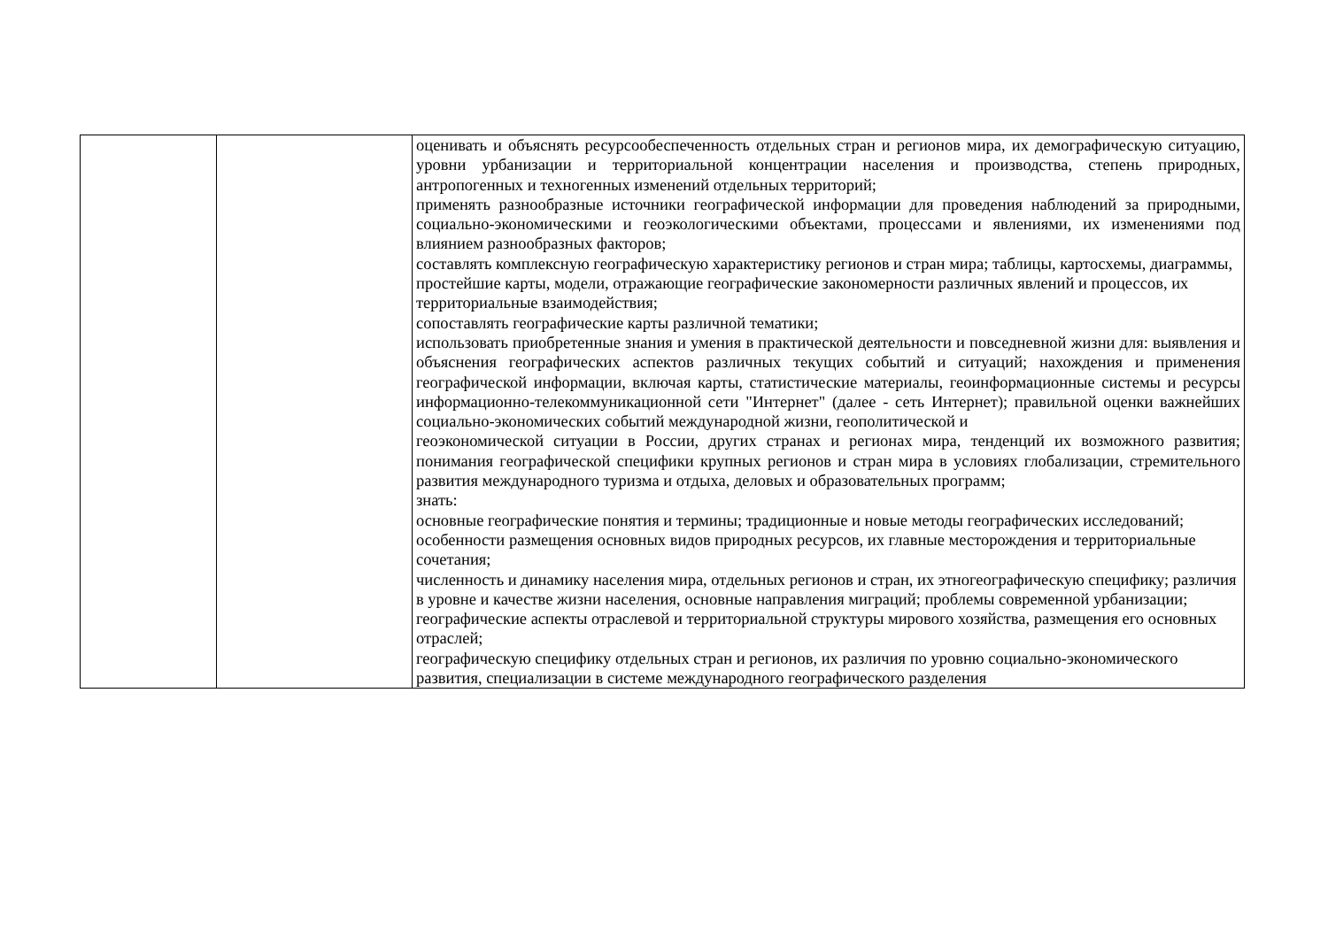| | | оценивать и объяснять ресурсообеспеченность отдельных стран и регионов мира, их демографическую ситуацию, уровни урбанизации и территориальной концентрации населения и производства, степень природных, антропогенных и техногенных изменений отдельных территорий; применять разнообразные источники географической информации для проведения наблюдений за природными, социально-экономическими и геоэкологическими объектами, процессами и явлениями, их изменениями под влиянием разнообразных факторов; составлять комплексную географическую характеристику регионов и стран мира; таблицы, картосхемы, диаграммы, простейшие карты, модели, отражающие географические закономерности различных явлений и процессов, их территориальные взаимодействия; сопоставлять географические карты различной тематики; использовать приобретенные знания и умения в практической деятельности и повседневной жизни для: выявления и объяснения географических аспектов различных текущих событий и ситуаций; нахождения и применения географической информации, включая карты, статистические материалы, геоинформационные системы и ресурсы информационно-телекоммуникационной сети "Интернет" (далее - сеть Интернет); правильной оценки важнейших социально-экономических событий международной жизни, геополитической и геоэкономической ситуации в России, других странах и регионах мира, тенденций их возможного развития; понимания географической специфики крупных регионов и стран мира в условиях глобализации, стремительного развития международного туризма и отдыха, деловых и образовательных программ; знать: основные географические понятия и термины; традиционные и новые методы географических исследований; особенности размещения основных видов природных ресурсов, их главные месторождения и территориальные сочетания; численность и динамику населения мира, отдельных регионов и стран, их этногеографическую специфику; различия в уровне и качестве жизни населения, основные направления миграций; проблемы современной урбанизации; географические аспекты отраслевой и территориальной структуры мирового хозяйства, размещения его основных отраслей; географическую специфику отдельных стран и регионов, их различия по уровню социально-экономического развития, специализации в системе международного географического разделения |